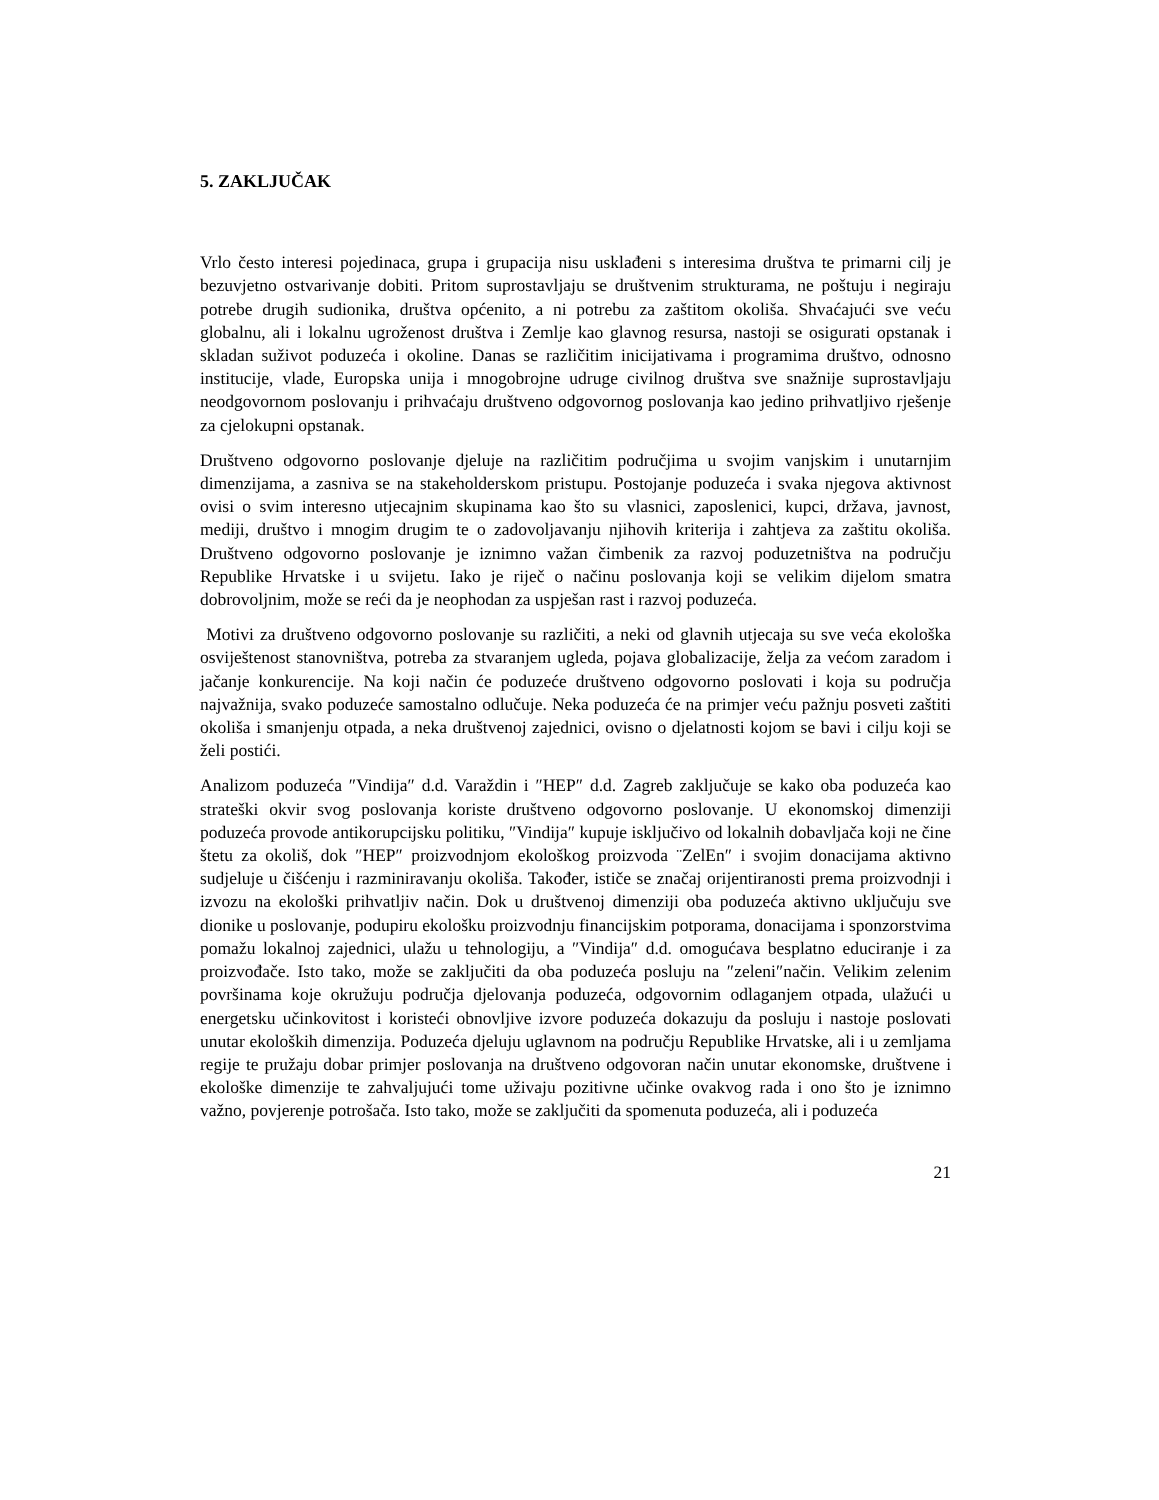5. ZAKLJUČAK
Vrlo često interesi pojedinaca, grupa i grupacija nisu usklađeni s interesima društva te primarni cilj je bezuvjetno ostvarivanje dobiti. Pritom suprostavljaju se društvenim strukturama, ne poštuju i negiraju potrebe drugih sudionika, društva općenito, a ni potrebu za zaštitom okoliša. Shvaćajući sve veću globalnu, ali i lokalnu ugroženost društva i Zemlje kao glavnog resursa, nastoji se osigurati opstanak i skladan suživot poduzeća i okoline. Danas se različitim inicijativama i programima društvo, odnosno institucije, vlade, Europska unija i mnogobrojne udruge civilnog društva sve snažnije suprostavljaju neodgovornom poslovanju i prihvaćaju društveno odgovornog poslovanja kao jedino prihvatljivo rješenje za cjelokupni opstanak.
Društveno odgovorno poslovanje djeluje na različitim područjima u svojim vanjskim i unutarnjim dimenzijama, a zasniva se na stakeholderskom pristupu. Postojanje poduzeća i svaka njegova aktivnost ovisi o svim interesno utjecajnim skupinama kao što su vlasnici, zaposlenici, kupci, država, javnost, mediji, društvo i mnogim drugim te o zadovoljavanju njihovih kriterija i zahtjeva za zaštitu okoliša. Društveno odgovorno poslovanje je iznimno važan čimbenik za razvoj poduzetništva na području Republike Hrvatske i u svijetu. Iako je riječ o načinu poslovanja koji se velikim dijelom smatra dobrovoljnim, može se reći da je neophodan za uspješan rast i razvoj poduzeća.
Motivi za društveno odgovorno poslovanje su različiti, a neki od glavnih utjecaja su sve veća ekološka osviještenost stanovništva, potreba za stvaranjem ugleda, pojava globalizacije, želja za većom zaradom i jačanje konkurencije. Na koji način će poduzeće društveno odgovorno poslovati i koja su područja najvažnija, svako poduzeće samostalno odlučuje. Neka poduzeća će na primjer veću pažnju posveti zaštiti okoliša i smanjenju otpada, a neka društvenoj zajednici, ovisno o djelatnosti kojom se bavi i cilju koji se želi postići.
Analizom poduzeća ″Vindija″ d.d. Varaždin i ″HEP″ d.d. Zagreb zaključuje se kako oba poduzeća kao strateški okvir svog poslovanja koriste društveno odgovorno poslovanje. U ekonomskoj dimenziji poduzeća provode antikorupcijsku politiku, ″Vindija″ kupuje isključivo od lokalnih dobavljača koji ne čine štetu za okoliš, dok ″HEP″ proizvodnjom ekološkog proizvoda ¨ZelEn″ i svojim donacijama aktivno sudjeluje u čišćenju i razminiravanju okoliša. Također, ističe se značaj orijentiranosti prema proizvodnji i izvozu na ekološki prihvatljiv način. Dok u društvenoj dimenziji oba poduzeća aktivno uključuju sve dionike u poslovanje, podupiru ekološku proizvodnju financijskim potporama, donacijama i sponzorstvima pomažu lokalnoj zajednici, ulažu u tehnologiju, a ″Vindija″ d.d. omogućava besplatno educiranje i za proizvođače. Isto tako, može se zaključiti da oba poduzeća posluju na ″zeleni″način. Velikim zelenim površinama koje okružuju područja djelovanja poduzeća, odgovornim odlaganjem otpada, ulažući u energetsku učinkovitost i koristeći obnovljive izvore poduzeća dokazuju da posluju i nastoje poslovati unutar ekoloških dimenzija. Poduzeća djeluju uglavnom na području Republike Hrvatske, ali i u zemljama regije te pružaju dobar primjer poslovanja na društveno odgovoran način unutar ekonomske, društvene i ekološke dimenzije te zahvaljujući tome uživaju pozitivne učinke ovakvog rada i ono što je iznimno važno, povjerenje potrošača. Isto tako, može se zaključiti da spomenuta poduzeća, ali i poduzeća
21